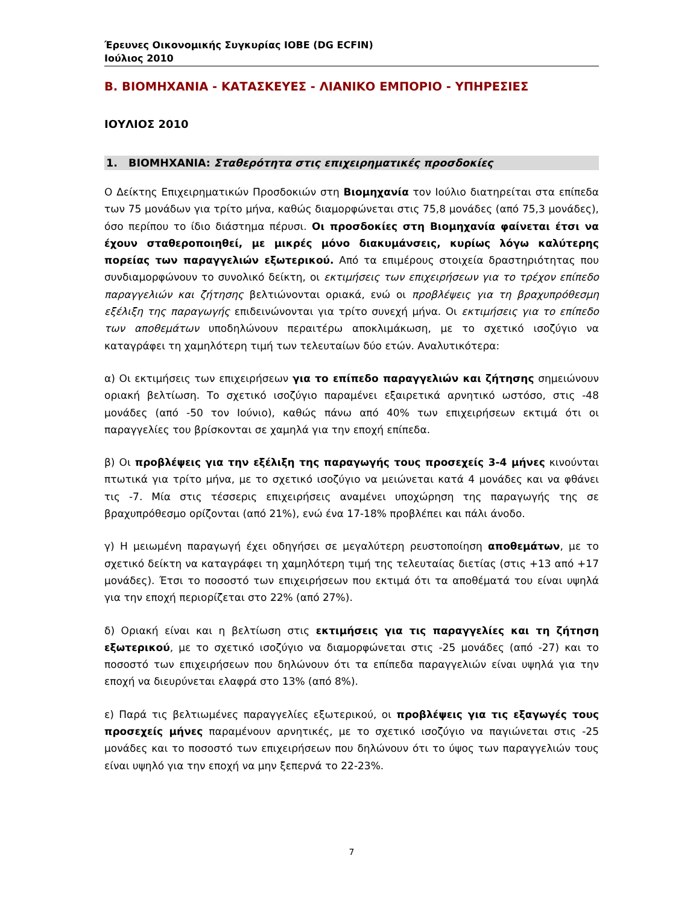Έρευνες Οικονομικής Συγκυρίας ΙΟΒΕ (DG ECFIN)
Ιούλιος 2010
Β. ΒΙΟΜΗΧΑΝΙΑ - ΚΑΤΑΣΚΕΥΕΣ - ΛΙΑΝΙΚΟ ΕΜΠΟΡΙΟ - ΥΠΗΡΕΣΙΕΣ
ΙΟΥΛΙΟΣ 2010
1. ΒΙΟΜΗΧΑΝΙΑ: Σταθερότητα στις επιχειρηματικές προσδοκίες
Ο Δείκτης Επιχειρηματικών Προσδοκιών στη Βιομηχανία τον Ιούλιο διατηρείται στα επίπεδα των 75 μονάδων για τρίτο μήνα, καθώς διαμορφώνεται στις 75,8 μονάδες (από 75,3 μονάδες), όσο περίπου το ίδιο διάστημα πέρυσι. Οι προσδοκίες στη Βιομηχανία φαίνεται έτσι να έχουν σταθεροποιηθεί, με μικρές μόνο διακυμάνσεις, κυρίως λόγω καλύτερης πορείας των παραγγελιών εξωτερικού. Από τα επιμέρους στοιχεία δραστηριότητας που συνδιαμορφώνουν το συνολικό δείκτη, οι εκτιμήσεις των επιχειρήσεων για το τρέχον επίπεδο παραγγελιών και ζήτησης βελτιώνονται οριακά, ενώ οι προβλέψεις για τη βραχυπρόθεσμη εξέλιξη της παραγωγής επιδεινώνονται για τρίτο συνεχή μήνα. Οι εκτιμήσεις για το επίπεδο των αποθεμάτων υποδηλώνουν περαιτέρω αποκλιμάκωση, με το σχετικό ισοζύγιο να καταγράφει τη χαμηλότερη τιμή των τελευταίων δύο ετών. Αναλυτικότερα:
α) Οι εκτιμήσεις των επιχειρήσεων για το επίπεδο παραγγελιών και ζήτησης σημειώνουν οριακή βελτίωση. Το σχετικό ισοζύγιο παραμένει εξαιρετικά αρνητικό ωστόσο, στις -48 μονάδες (από -50 τον Ιούνιο), καθώς πάνω από 40% των επιχειρήσεων εκτιμά ότι οι παραγγελίες του βρίσκονται σε χαμηλά για την εποχή επίπεδα.
β) Οι προβλέψεις για την εξέλιξη της παραγωγής τους προσεχείς 3-4 μήνες κινούνται πτωτικά για τρίτο μήνα, με το σχετικό ισοζύγιο να μειώνεται κατά 4 μονάδες και να φθάνει τις -7. Μία στις τέσσερις επιχειρήσεις αναμένει υποχώρηση της παραγωγής της σε βραχυπρόθεσμο ορίζονται (από 21%), ενώ ένα 17-18% προβλέπει και πάλι άνοδο.
γ) Η μειωμένη παραγωγή έχει οδηγήσει σε μεγαλύτερη ρευστοποίηση αποθεμάτων, με το σχετικό δείκτη να καταγράφει τη χαμηλότερη τιμή της τελευταίας διετίας (στις +13 από +17 μονάδες). Έτσι το ποσοστό των επιχειρήσεων που εκτιμά ότι τα αποθέματά του είναι υψηλά για την εποχή περιορίζεται στο 22% (από 27%).
δ) Οριακή είναι και η βελτίωση στις εκτιμήσεις για τις παραγγελίες και τη ζήτηση εξωτερικού, με το σχετικό ισοζύγιο να διαμορφώνεται στις -25 μονάδες (από -27) και το ποσοστό των επιχειρήσεων που δηλώνουν ότι τα επίπεδα παραγγελιών είναι υψηλά για την εποχή να διευρύνεται ελαφρά στο 13% (από 8%).
ε) Παρά τις βελτιωμένες παραγγελίες εξωτερικού, οι προβλέψεις για τις εξαγωγές τους προσεχείς μήνες παραμένουν αρνητικές, με το σχετικό ισοζύγιο να παγιώνεται στις -25 μονάδες και το ποσοστό των επιχειρήσεων που δηλώνουν ότι το ύψος των παραγγελιών τους είναι υψηλό για την εποχή να μην ξεπερνά το 22-23%.
7